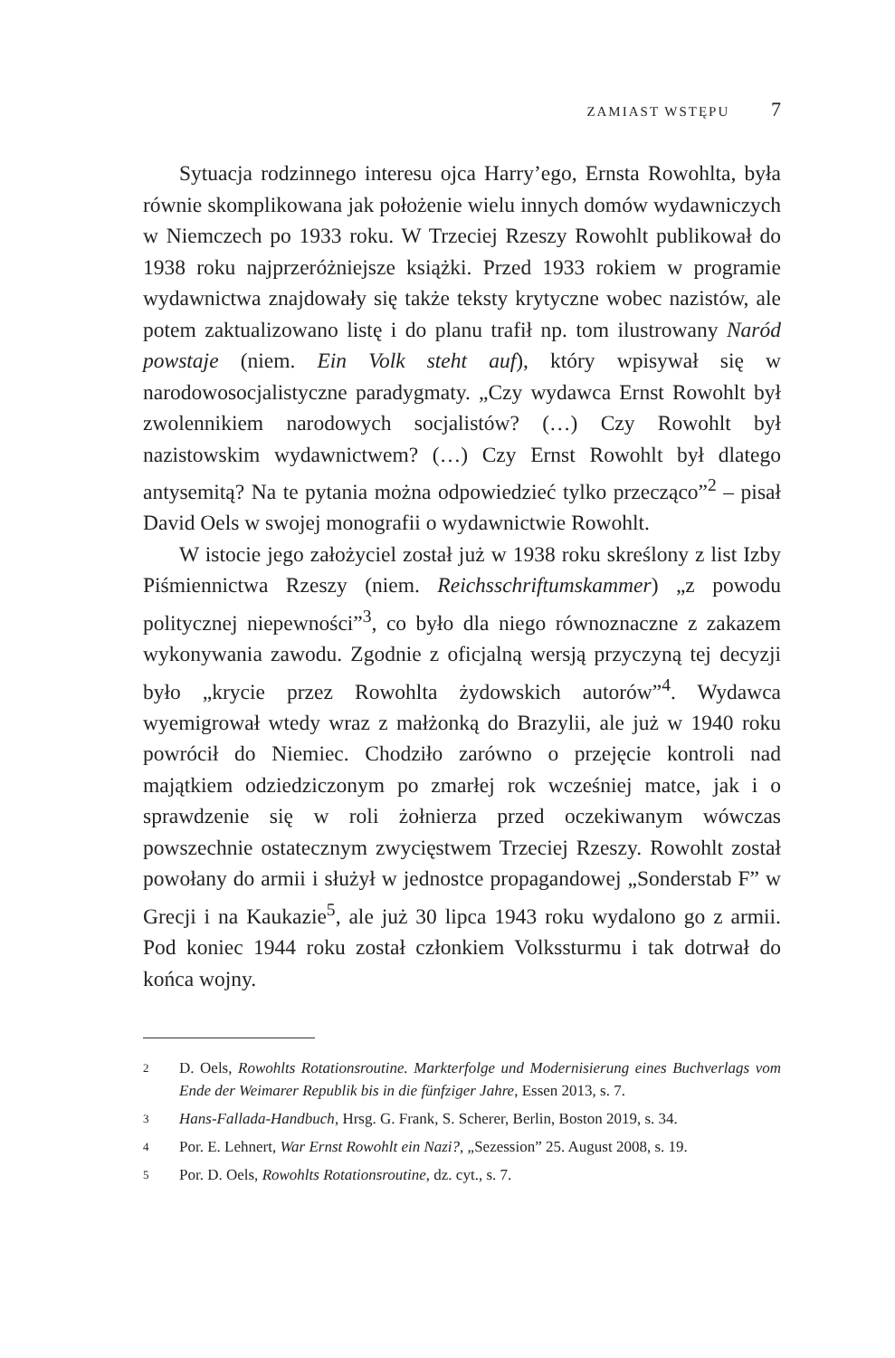ZAMIAST WSTĘPU 7
Sytuacja rodzinnego interesu ojca Harry’ego, Ernsta Rowohlta, była równie skomplikowana jak położenie wielu innych domów wydawniczych w Niemczech po 1933 roku. W Trzeciej Rzeszy Rowohlt publikował do 1938 roku najprzeróżniejsze książki. Przed 1933 rokiem w programie wydawnictwa znajdowały się także teksty krytyczne wobec nazistów, ale potem zaktualizowano listę i do planu trafił np. tom ilustrowany Naród powstaje (niem. Ein Volk steht auf), który wpisywał się w narodowosocjalistyczne paradygmaty. „Czy wydawca Ernst Rowohlt był zwolennikiem narodowych socjalistów? (…) Czy Rowohlt był nazistowskim wydawnictwem? (…) Czy Ernst Rowohlt był dlatego antysemitą? Na te pytania można odpowiedzieć tylko przecząco”<sup>2</sup> – pisał David Oels w swojej monografii o wydawnictwie Rowohlt.
W istocie jego założyciel został już w 1938 roku skreślony z list Izby Piśmiennictwa Rzeszy (niem. Reichsschriftumskammer) „z powodu politycznej niepewności”<sup>3</sup>, co było dla niego równoznaczne z zakazem wykonywania zawodu. Zgodnie z oficjalną wersją przyczyną tej decyzji było „krycie przez Rowohlta żydowskich autorów”<sup>4</sup>. Wydawca wyemigrował wtedy wraz z małżonką do Brazylii, ale już w 1940 roku powrócił do Niemiec. Chodziło zarówno o przejęcie kontroli nad majątkiem odziedziczonym po zmarłej rok wcześniej matce, jak i o sprawdzenie się w roli żołnierza przed oczekiwanym wówczas powszechnie ostatecznym zwycięstwem Trzeciej Rzeszy. Rowohlt został powołany do armii i służył w jednostce propagandowej „Sonderstab F” w Grecji i na Kaukazie<sup>5</sup>, ale już 30 lipca 1943 roku wydalono go z armii. Pod koniec 1944 roku został członkiem Volkssturmu i tak dotrwał do końca wojny.
2 D. Oels, Rowohlts Rotationsroutine. Markterfolge und Modernisierung eines Buchverlags vom Ende der Weimarer Republik bis in die fünfziger Jahre, Essen 2013, s. 7.
3 Hans-Fallada-Handbuch, Hrsg. G. Frank, S. Scherer, Berlin, Boston 2019, s. 34.
4 Por. E. Lehnert, War Ernst Rowohlt ein Nazi?, „Sezession” 25. August 2008, s. 19.
5 Por. D. Oels, Rowohlts Rotationsroutine, dz. cyt., s. 7.